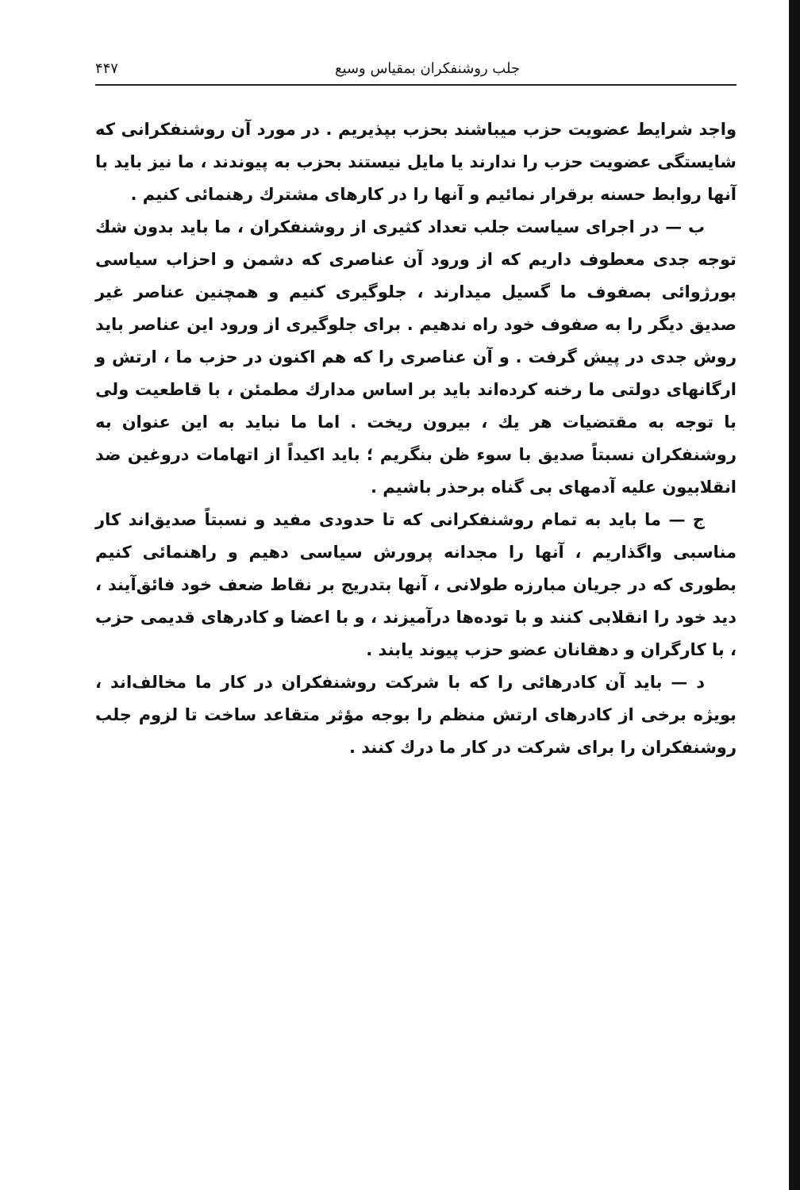جلب روشنفکران بمقیاس وسیع ۴۴۷
واجد شرایط عضویت حزب میباشند بحزب بپذیریم . در مورد آن روشنفکرانی که شایستگی عضویت حزب را ندارند یا مایل نیستند بحزب به پیوندند ، ما نیز باید با آنها روابط حسنه برقرار نمائیم و آنها را در کارهای مشترك رهنمائی کنیم .
ب — در اجرای سیاست جلب تعداد کثیری از روشنفکران ، ما باید بدون شك توجه جدی معطوف داریم که از ورود آن عناصری که دشمن و احزاب سیاسی بورژوائی بصفوف ما گسیل میدارند ، جلوگیری کنیم و همچنین عناصر غیر صدیق دیگر را به صفوف خود راه ندهیم . برای جلوگیری از ورود این عناصر باید روش جدی در پیش گرفت . و آن عناصری را که هم اکنون در حزب ما ، ارتش و ارگانهای دولتی ما رخنه کرده‌اند باید بر اساس مدارك مطمئن ، با قاطعیت ولی با توجه به مقتضیات هر یك ، بیرون ریخت . اما ما نباید به این عنوان به روشنفکران نسبتاً صدیق با سوء ظن بنگریم ؛ باید اکیداً از اتهامات دروغین ضد انقلابیون علیه آدمهای بی گناه برحذر باشیم .
ج — ما باید به تمام روشنفکرانی که تا حدودی مفید و نسبتاً صدیق‌اند کار مناسبی واگذاریم ، آنها را مجدانه پرورش سیاسی دهیم و راهنمائی کنیم بطوری که در جریان مبارزه طولانی ، آنها بتدریج بر نقاط ضعف خود فائق‌آیند ، دید خود را انقلابی کنند و با توده‌ها درآمیزند ، و با اعضا و کادرهای قدیمی حزب ، با کارگران و دهقانان عضو حزب پیوند یابند .
د — باید آن کادرهائی را که با شرکت روشنفکران در کار ما مخالف‌اند ، بویژه برخی از کادرهای ارتش منظم را بوجه مؤثر متقاعد ساخت تا لزوم جلب روشنفکران را برای شرکت در کار ما درك کنند .